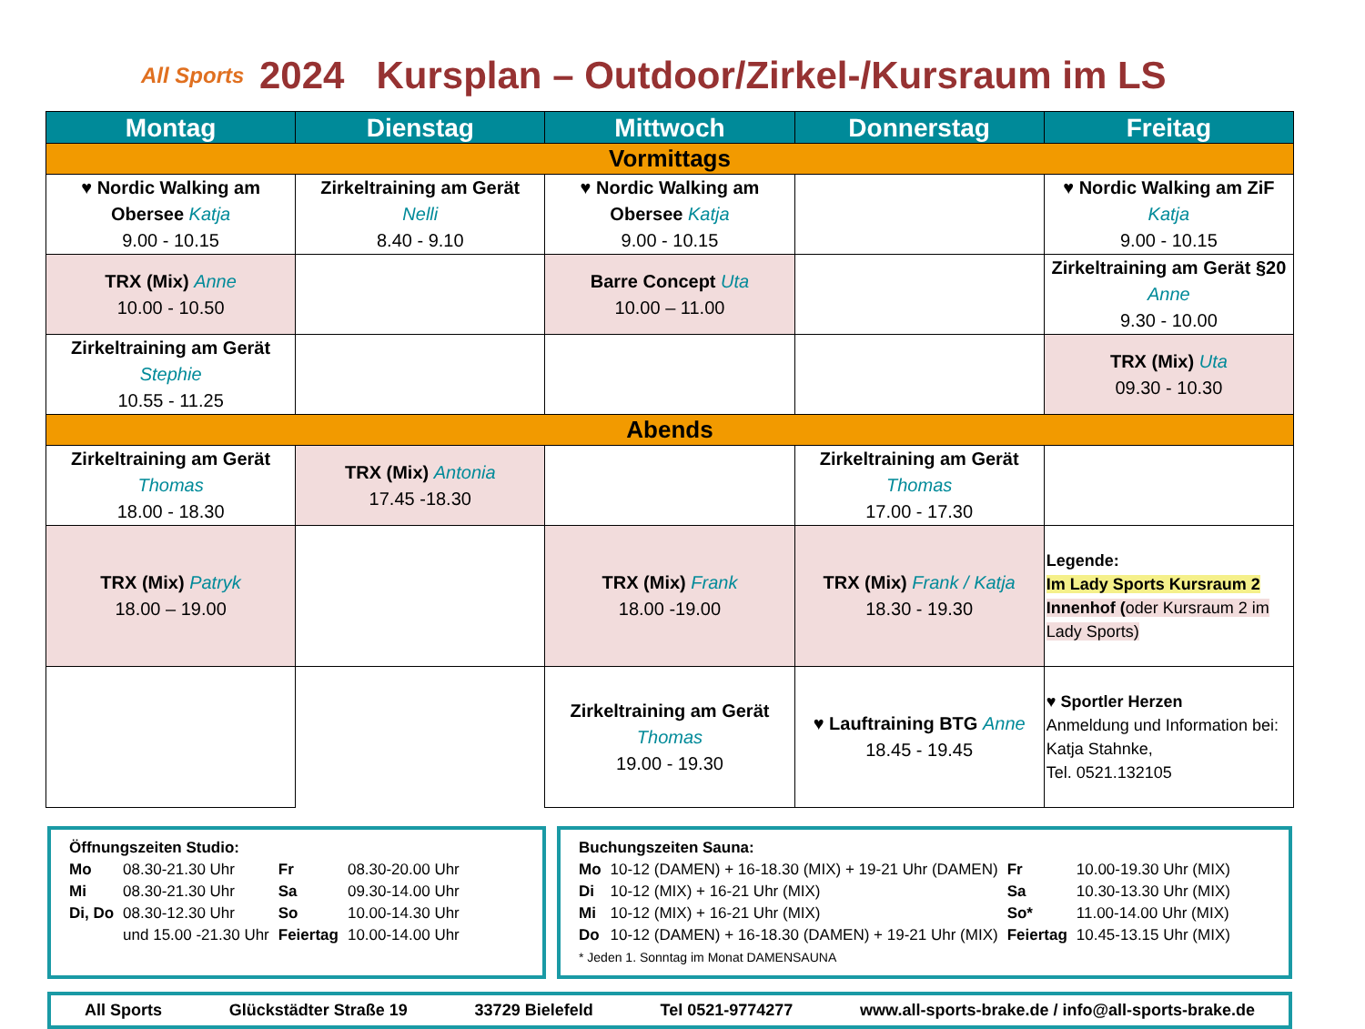All Sports
2024 Kursplan – Outdoor/Zirkel-/Kursraum im LS
| Montag | Dienstag | Mittwoch | Donnerstag | Freitag |
| --- | --- | --- | --- | --- |
| Vormittags | | | | |
| ♥ Nordic Walking am Obersee Katja 9.00 - 10.15 | Zirkeltraining am Gerät Nelli 8.40 - 9.10 | ♥ Nordic Walking am Obersee Katja 9.00 - 10.15 | | ♥ Nordic Walking am ZiF Katja 9.00 - 10.15 |
| TRX (Mix) Anne 10.00 - 10.50 | | Barre Concept Uta 10.00 – 11.00 | | Zirkeltraining am Gerät §20 Anne 9.30 - 10.00 |
| Zirkeltraining am Gerät Stephie 10.55 - 11.25 | | | | TRX (Mix) Uta 09.30 - 10.30 |
| Abends | | | | |
| Zirkeltraining am Gerät Thomas 18.00 - 18.30 | TRX (Mix) Antonia 17.45 -18.30 | | Zirkeltraining am Gerät Thomas 17.00 - 17.30 | |
| TRX (Mix) Patryk 18.00 – 19.00 | | TRX (Mix) Frank 18.00 -19.00 | TRX (Mix) Frank / Katja 18.30 - 19.30 | Legende: Im Lady Sports Kursraum 2 Innenhof ( oder Kursraum 2 im Lady Sports) |
| | | Zirkeltraining am Gerät Thomas 19.00 - 19.30 | ♥ Lauftraining BTG Anne 18.45 - 19.45 | ♥ Sportler Herzen Anmeldung und Information bei: Katja Stahnke, Tel. 0521.132105 |
Öffnungszeiten Studio:
| Mo | 08.30-21.30 Uhr | Fr | 08.30-20.00 Uhr |
| Mi | 08.30-21.30 Uhr | Sa | 09.30-14.00 Uhr |
| Di, Do | 08.30-12.30 Uhr | So | 10.00-14.30 Uhr |
| | und 15.00 -21.30 Uhr | Feiertag | 10.00-14.00 Uhr |
Buchungszeiten Sauna:
| Mo | 10-12 (DAMEN) + 16-18.30 (MIX) + 19-21 Uhr (DAMEN) | Fr | 10.00-19.30 Uhr (MIX) |
| Di | 10-12 (MIX) + 16-21 Uhr (MIX) | Sa | 10.30-13.30 Uhr (MIX) |
| Mi | 10-12 (MIX) + 16-21 Uhr (MIX) | So* | 11.00-14.00 Uhr (MIX) |
| Do | 10-12 (DAMEN) + 16-18.30 (DAMEN) + 19-21 Uhr (MIX) | Feiertag | 10.45-13.15 Uhr (MIX) |
* Jeden 1. Sonntag im Monat DAMENSAUNA
All Sports Glückstädter Straße 19 33729 Bielefeld Tel 0521-9774277 www.all-sports-brake.de / info@all-sports-brake.de